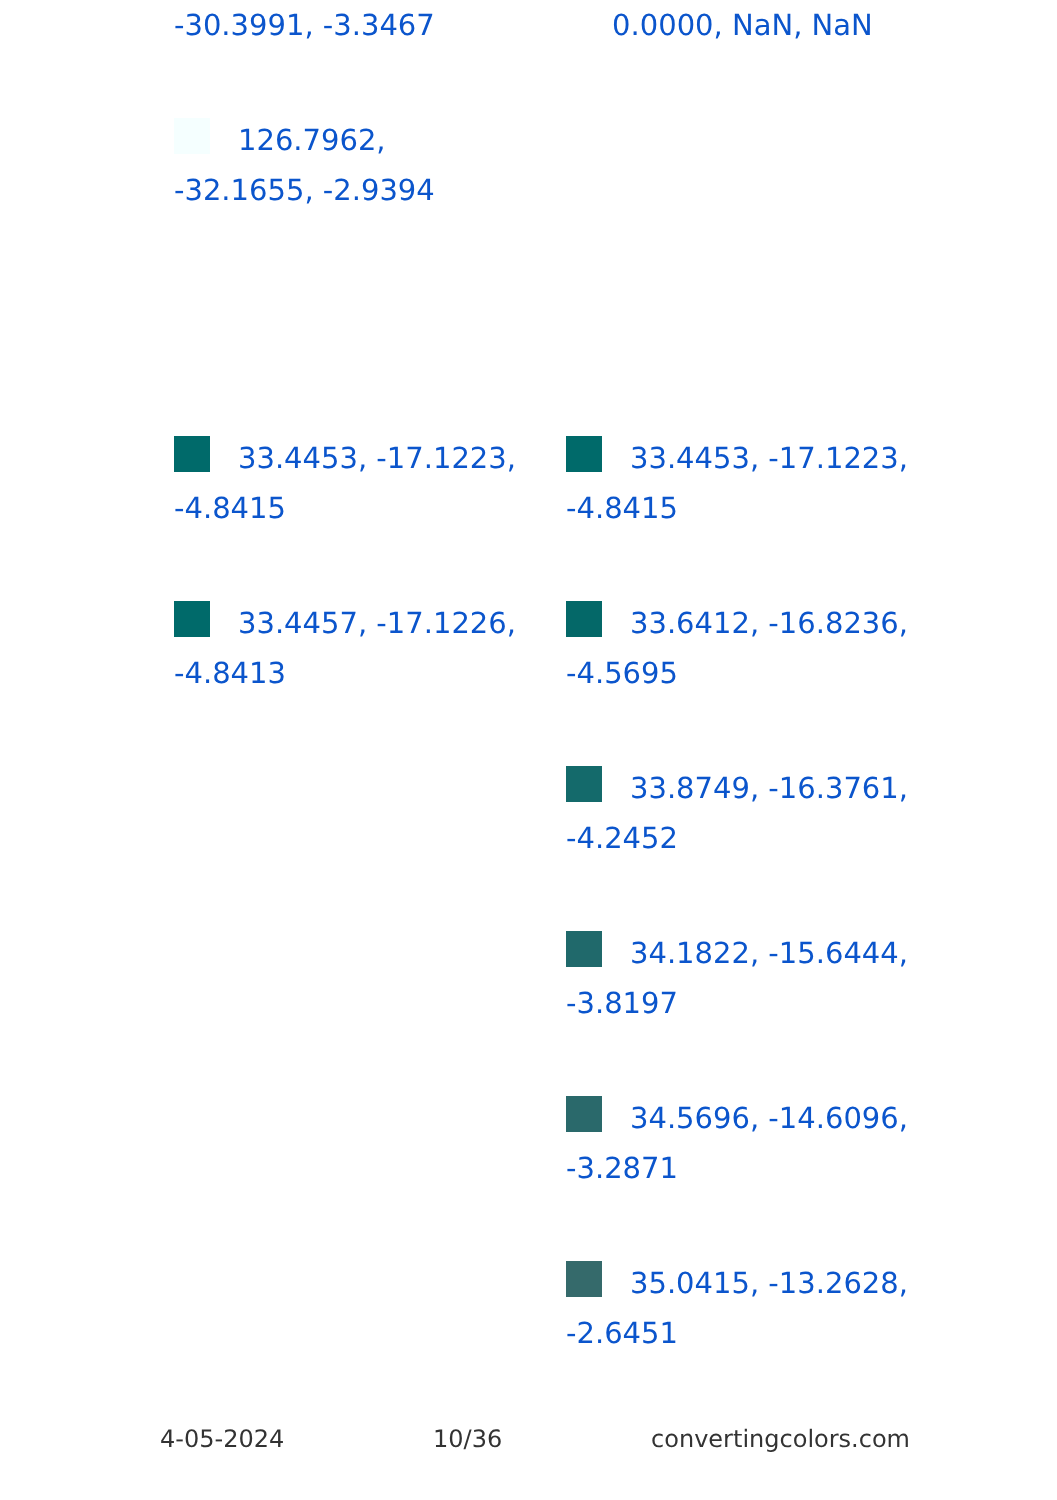-30.3991, -3.3467
126.7962, -32.1655, -2.9394
33.4453, -17.1223, -4.8415
33.4457, -17.1226, -4.8413
0.0000, NaN, NaN
33.4453, -17.1223, -4.8415
33.6412, -16.8236, -4.5695
33.8749, -16.3761, -4.2452
34.1822, -15.6444, -3.8197
34.5696, -14.6096, -3.2871
35.0415, -13.2628, -2.6451
4-05-2024 10/36 convertingcolors.com